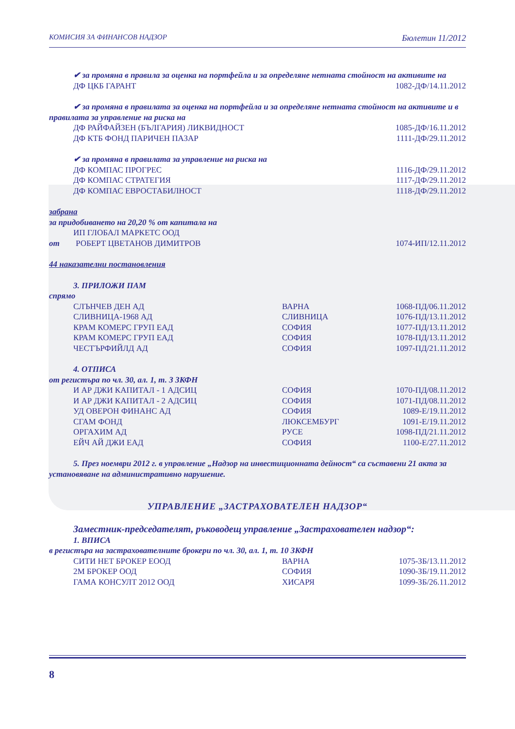КОМИСИЯ ЗА ФИНАНСОВ НАДЗОР Бюлетин 11/2012
✔ за промяна в правила за оценка на портфейла и за определяне нетната стойност на активите на
| ДФ ЦКБ ГАРАНТ | 1082-ДФ/14.11.2012 |
✔ за промяна в правилата за оценка на портфейла и за определяне нетната стойност на активите и в правилата за управление на риска на
| ДФ РАЙФАЙЗЕН (БЪЛГАРИЯ) ЛИКВИДНОСТ | 1085-ДФ/16.11.2012 |
| ДФ КТБ ФОНД ПАРИЧЕН ПАЗАР | 1111-ДФ/29.11.2012 |
✔ за промяна в правилата за управление на риска на
| ДФ КОМПАС ПРОГРЕС | 1116-ДФ/29.11.2012 |
| ДФ КОМПАС СТРАТЕГИЯ | 1117-ДФ/29.11.2012 |
| ДФ КОМПАС ЕВРОСТАБИЛНОСТ | 1118-ДФ/29.11.2012 |
забрана
за придобиването на 20,20 % от капитала на
ИП ГЛОБАЛ МАРКЕТС ООД
| от | РОБЕРТ ЦВЕТАНОВ ДИМИТРОВ | 1074-ИП/12.11.2012 |
44 наказателни постановления
3. ПРИЛОЖИ ПАМ
спрямо
| СЛЪНЧЕВ ДЕН АД | ВАРНА | 1068-ПД/06.11.2012 |
| СЛИВНИЦА-1968 АД | СЛИВНИЦА | 1076-ПД/13.11.2012 |
| КРАМ КОМЕРС ГРУП ЕАД | СОФИЯ | 1077-ПД/13.11.2012 |
| КРАМ КОМЕРС ГРУП ЕАД | СОФИЯ | 1078-ПД/13.11.2012 |
| ЧЕСТЪРФИЙЛД АД | СОФИЯ | 1097-ПД/21.11.2012 |
4. ОТПИСА
от регистъра по чл. 30, ал. 1, т. 3 ЗКФН
| И АР ДЖИ КАПИТАЛ - 1 АДСИЦ | СОФИЯ | 1070-ПД/08.11.2012 |
| И АР ДЖИ КАПИТАЛ - 2 АДСИЦ | СОФИЯ | 1071-ПД/08.11.2012 |
| УД ОВЕРОН ФИНАНС АД | СОФИЯ | 1089-Е/19.11.2012 |
| СГАМ ФОНД | ЛЮКСЕМБУРГ | 1091-Е/19.11.2012 |
| ОРГАХИМ АД | РУСЕ | 1098-ПД/21.11.2012 |
| ЕЙЧ АЙ ДЖИ ЕАД | СОФИЯ | 1100-Е/27.11.2012 |
5. През ноември 2012 г. в управление „Надзор на инвестиционната дейност“ са съставени 21 акта за установяване на административно нарушение.
УПРАВЛЕНИЕ „ЗАСТРАХОВАТЕЛЕН НАДЗОР“
Заместник-председателят, ръководещ управление „Застрахователен надзор“:
1. ВПИСА
в регистъра на застрахователните брокери по чл. 30, ал. 1, т. 10 ЗКФН
| СИТИ НЕТ БРОКЕР ЕООД | ВАРНА | 1075-ЗБ/13.11.2012 |
| 2М БРОКЕР ООД | СОФИЯ | 1090-ЗБ/19.11.2012 |
| ГАМА КОНСУЛТ 2012 ООД | ХИСАРЯ | 1099-ЗБ/26.11.2012 |
8